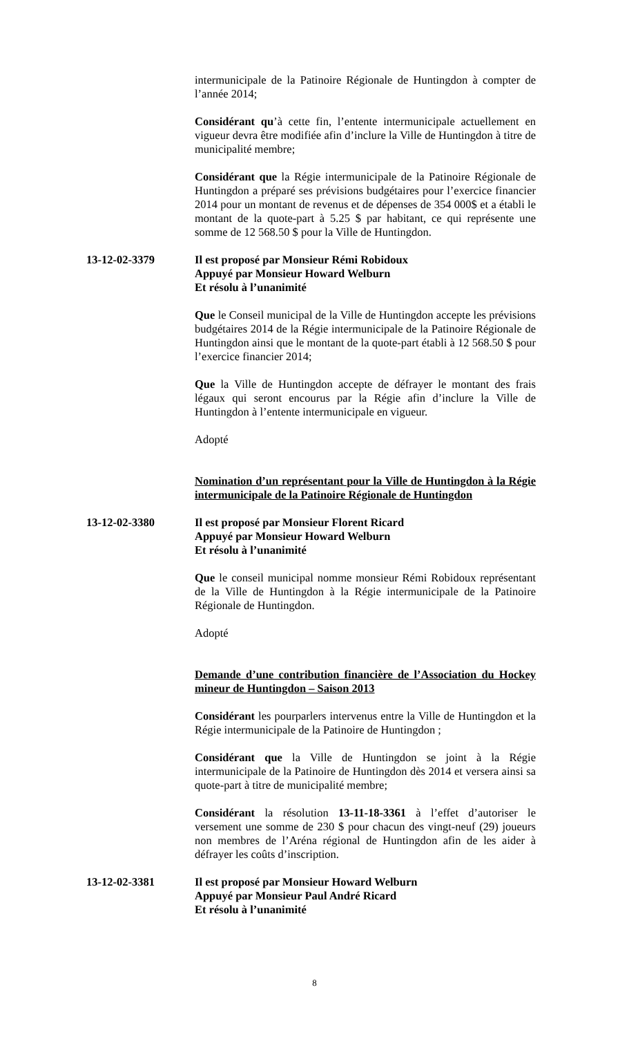intermunicipale de la Patinoire Régionale de Huntingdon à compter de l’année 2014;
Considérant qu’à cette fin, l’entente intermunicipale actuellement en vigueur devra être modifiée afin d’inclure la Ville de Huntingdon à titre de municipalité membre;
Considérant que la Régie intermunicipale de la Patinoire Régionale de Huntingdon a préparé ses prévisions budgétaires pour l’exercice financier 2014 pour un montant de revenus et de dépenses de 354 000$ et a établi le montant de la quote-part à 5.25 $ par habitant, ce qui représente une somme de 12 568.50 $ pour la Ville de Huntingdon.
13-12-02-3379 Il est proposé par Monsieur Rémi Robidoux
Appuyé par Monsieur Howard Welburn
Et résolu à l’unanimité
Que le Conseil municipal de la Ville de Huntingdon accepte les prévisions budgétaires 2014 de la Régie intermunicipale de la Patinoire Régionale de Huntingdon ainsi que le montant de la quote-part établi à 12 568.50 $ pour l’exercice financier 2014;
Que la Ville de Huntingdon accepte de défrayer le montant des frais légaux qui seront encourus par la Régie afin d’inclure la Ville de Huntingdon à l’entente intermunicipale en vigueur.
Adopté
Nomination d’un représentant pour la Ville de Huntingdon à la Régie intermunicipale de la Patinoire Régionale de Huntingdon
13-12-02-3380 Il est proposé par Monsieur Florent Ricard
Appuyé par Monsieur Howard Welburn
Et résolu à l’unanimité
Que le conseil municipal nomme monsieur Rémi Robidoux représentant de la Ville de Huntingdon à la Régie intermunicipale de la Patinoire Régionale de Huntingdon.
Adopté
Demande d’une contribution financière de l’Association du Hockey mineur de Huntingdon – Saison 2013
Considérant les pourparlers intervenus entre la Ville de Huntingdon et la Régie intermunicipale de la Patinoire de Huntingdon ;
Considérant que la Ville de Huntingdon se joint à la Régie intermunicipale de la Patinoire de Huntingdon dès 2014 et versera ainsi sa quote-part à titre de municipalité membre;
Considérant la résolution 13-11-18-3361 à l’effet d’autoriser le versement une somme de 230 $ pour chacun des vingt-neuf (29) joueurs non membres de l’Aréna régional de Huntingdon afin de les aider à défrayer les coûts d’inscription.
13-12-02-3381 Il est proposé par Monsieur Howard Welburn
Appuyé par Monsieur Paul André Ricard
Et résolu à l’unanimité
8